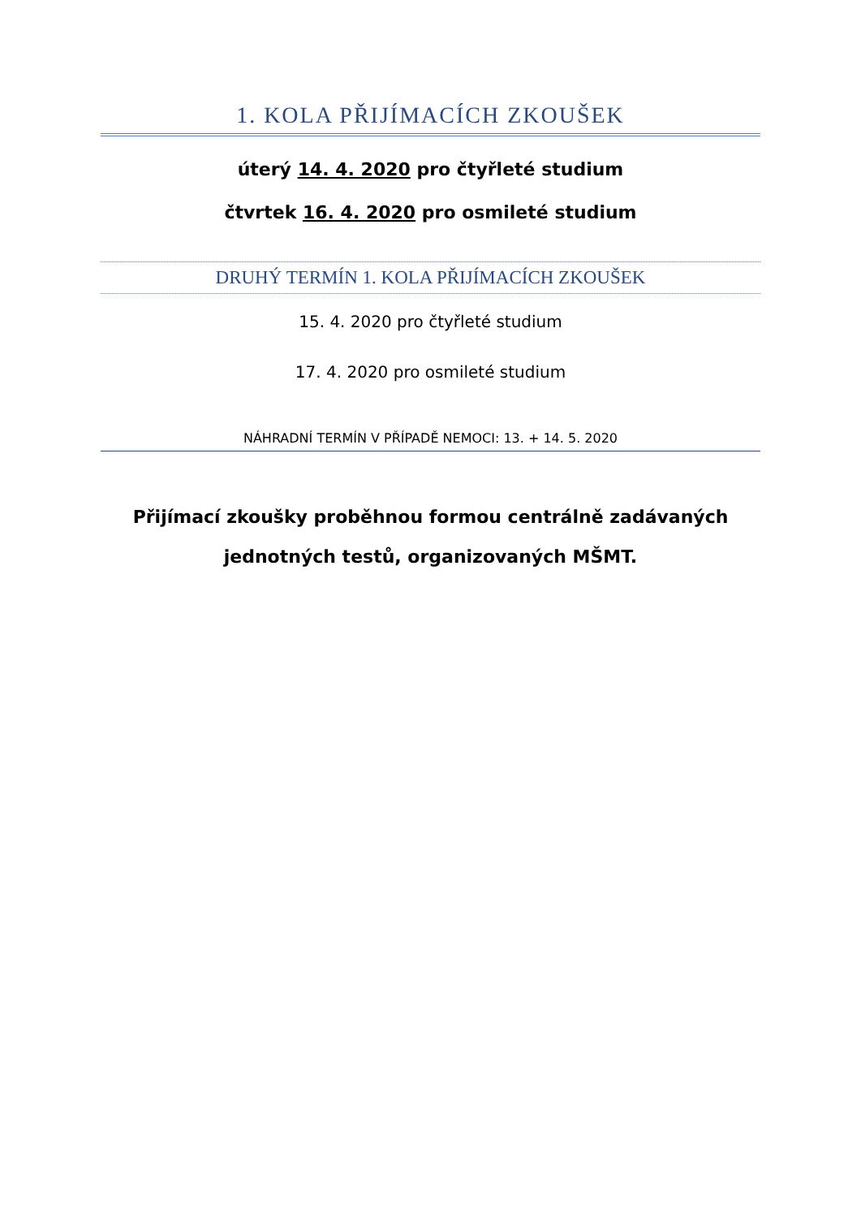1. KOLA PŘIJÍMACÍCH ZKOUŠEK
úterý 14. 4. 2020 pro čtyřleté studium
čtvrtek 16. 4. 2020 pro osmileté studium
DRUHÝ TERMÍN 1. KOLA PŘIJÍMACÍCH ZKOUŠEK
15. 4. 2020 pro čtyřleté studium
17. 4. 2020 pro osmileté studium
NÁHRADNÍ TERMÍN V PŘÍPADĚ NEMOCI: 13. + 14. 5. 2020
Přijímací zkoušky proběhnou formou centrálně zadávaných
jednotných testů, organizovaných MŠMT.